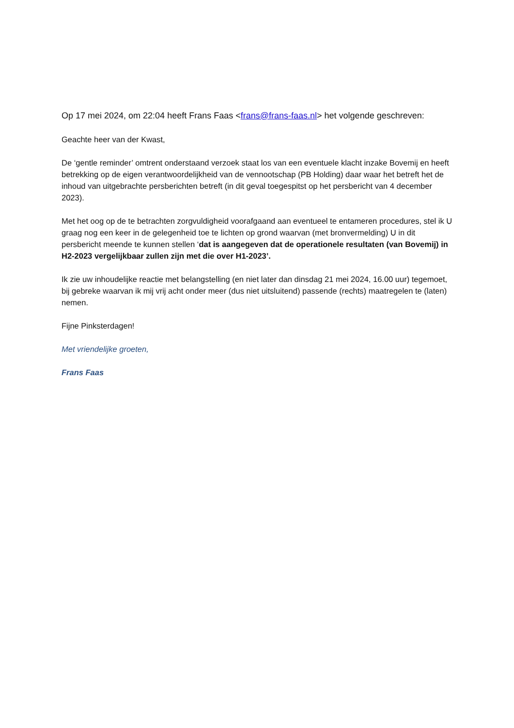Op 17 mei 2024, om 22:04 heeft Frans Faas <frans@frans-faas.nl> het volgende geschreven:
Geachte heer van der Kwast,
De ‘gentle reminder’ omtrent onderstaand verzoek staat los van een eventuele klacht inzake Bovemij en heeft betrekking op de eigen verantwoordelijkheid van de vennootschap (PB Holding) daar waar het betreft het de inhoud van uitgebrachte persberichten betreft (in dit geval toegespitst op het persbericht van 4 december 2023).
Met het oog op de te betrachten zorgvuldigheid voorafgaand aan eventueel te entameren procedures, stel ik U graag nog een keer in de gelegenheid toe te lichten op grond waarvan (met bronvermelding) U in dit persbericht meende te kunnen stellen ‘dat is aangegeven dat de operationele resultaten (van Bovemij) in H2-2023 vergelijkbaar zullen zijn met die over H1-2023’.
Ik zie uw inhoudelijke reactie met belangstelling (en niet later dan dinsdag 21 mei 2024, 16.00 uur) tegemoet, bij gebreke waarvan ik mij vrij acht onder meer (dus niet uitsluitend) passende (rechts) maatregelen te (laten) nemen.
Fijne Pinksterdagen!
Met vriendelijke groeten,
Frans Faas